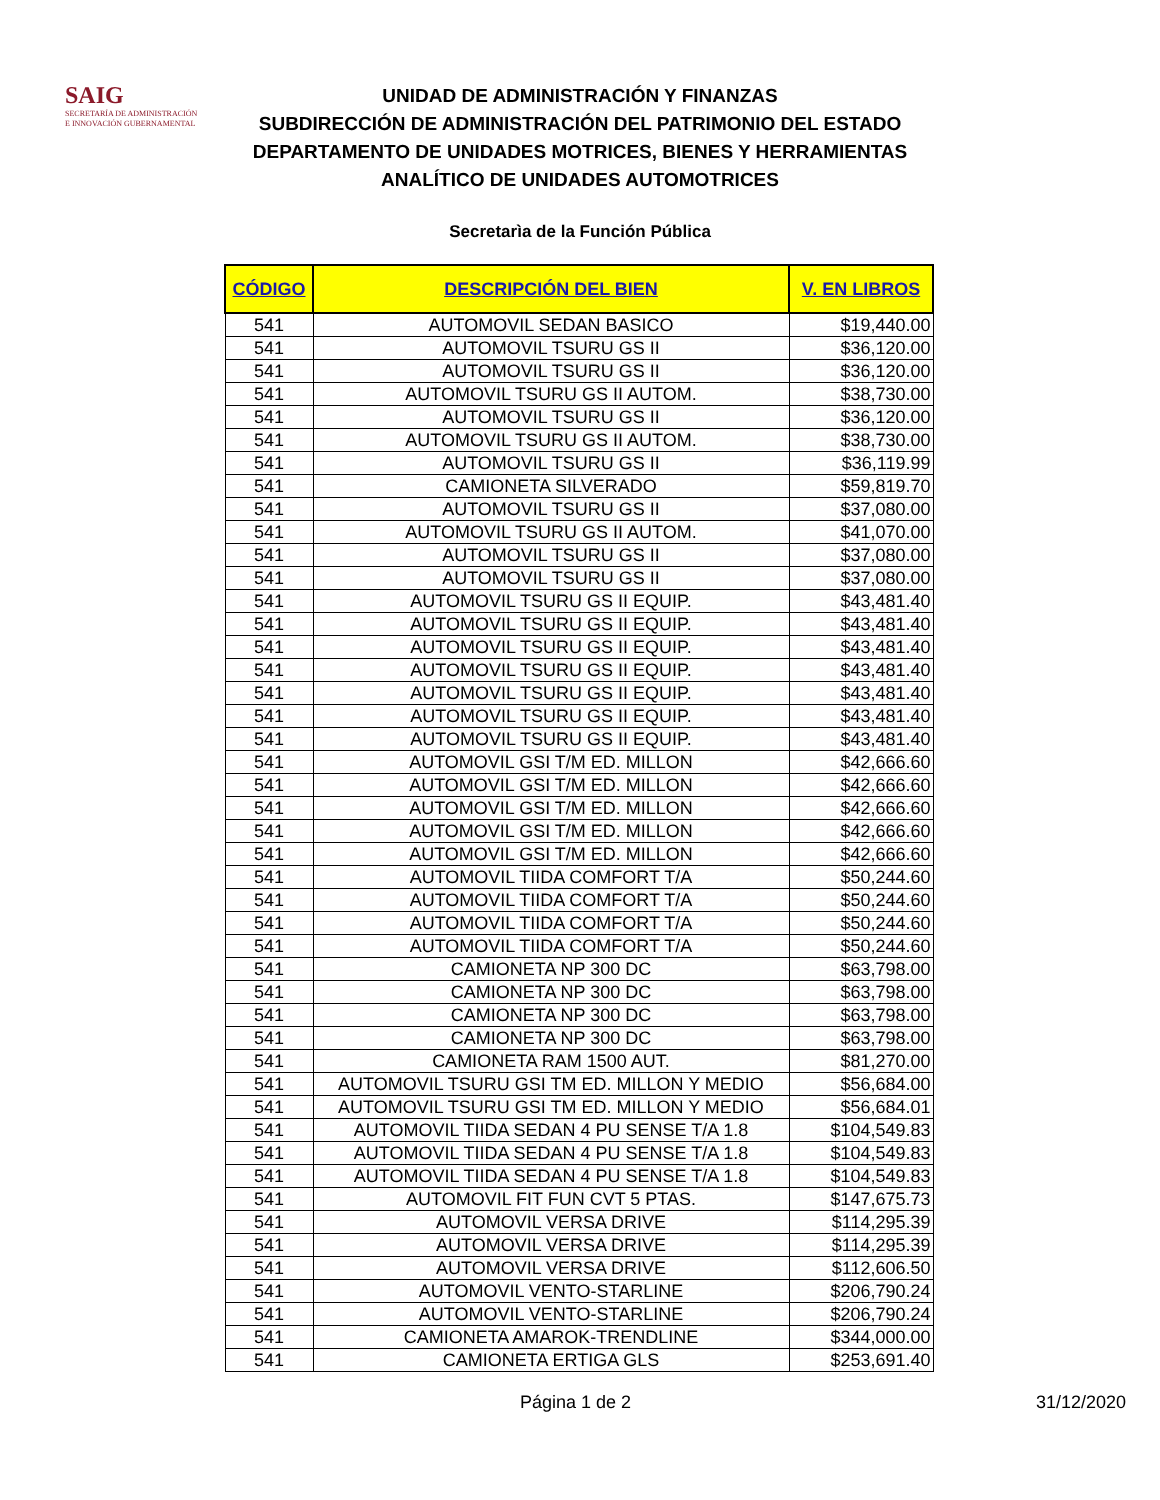SAIG
SECRETARÍA DE ADMINISTRACIÓN
E INNOVACIÓN GUBERNAMENTAL
UNIDAD DE ADMINISTRACIÓN Y FINANZAS
SUBDIRECCIÓN DE ADMINISTRACIÓN DEL PATRIMONIO DEL ESTADO
DEPARTAMENTO DE UNIDADES MOTRICES, BIENES Y HERRAMIENTAS
ANALÍTICO DE UNIDADES AUTOMOTRICES
Secretarìa de la Función Pública
| CÓDIGO | DESCRIPCIÓN DEL BIEN | V. EN LIBROS |
| --- | --- | --- |
| 541 | AUTOMOVIL SEDAN BASICO | $19,440.00 |
| 541 | AUTOMOVIL TSURU GS II | $36,120.00 |
| 541 | AUTOMOVIL TSURU GS II | $36,120.00 |
| 541 | AUTOMOVIL TSURU GS II AUTOM. | $38,730.00 |
| 541 | AUTOMOVIL TSURU GS II | $36,120.00 |
| 541 | AUTOMOVIL TSURU GS II AUTOM. | $38,730.00 |
| 541 | AUTOMOVIL TSURU GS II | $36,119.99 |
| 541 | CAMIONETA SILVERADO | $59,819.70 |
| 541 | AUTOMOVIL TSURU GS II | $37,080.00 |
| 541 | AUTOMOVIL TSURU GS II AUTOM. | $41,070.00 |
| 541 | AUTOMOVIL TSURU GS II | $37,080.00 |
| 541 | AUTOMOVIL TSURU GS II | $37,080.00 |
| 541 | AUTOMOVIL TSURU GS II EQUIP. | $43,481.40 |
| 541 | AUTOMOVIL TSURU GS II EQUIP. | $43,481.40 |
| 541 | AUTOMOVIL TSURU GS II EQUIP. | $43,481.40 |
| 541 | AUTOMOVIL TSURU GS II EQUIP. | $43,481.40 |
| 541 | AUTOMOVIL TSURU GS II EQUIP. | $43,481.40 |
| 541 | AUTOMOVIL TSURU GS II EQUIP. | $43,481.40 |
| 541 | AUTOMOVIL TSURU GS II EQUIP. | $43,481.40 |
| 541 | AUTOMOVIL GSI T/M ED. MILLON | $42,666.60 |
| 541 | AUTOMOVIL GSI T/M ED. MILLON | $42,666.60 |
| 541 | AUTOMOVIL GSI T/M ED. MILLON | $42,666.60 |
| 541 | AUTOMOVIL GSI T/M ED. MILLON | $42,666.60 |
| 541 | AUTOMOVIL GSI T/M ED. MILLON | $42,666.60 |
| 541 | AUTOMOVIL TIIDA COMFORT T/A | $50,244.60 |
| 541 | AUTOMOVIL TIIDA COMFORT T/A | $50,244.60 |
| 541 | AUTOMOVIL TIIDA COMFORT T/A | $50,244.60 |
| 541 | AUTOMOVIL TIIDA COMFORT T/A | $50,244.60 |
| 541 | CAMIONETA NP 300 DC | $63,798.00 |
| 541 | CAMIONETA NP 300 DC | $63,798.00 |
| 541 | CAMIONETA NP 300 DC | $63,798.00 |
| 541 | CAMIONETA NP 300 DC | $63,798.00 |
| 541 | CAMIONETA RAM 1500 AUT. | $81,270.00 |
| 541 | AUTOMOVIL TSURU GSI TM ED. MILLON Y MEDIO | $56,684.00 |
| 541 | AUTOMOVIL TSURU GSI TM ED. MILLON Y MEDIO | $56,684.01 |
| 541 | AUTOMOVIL TIIDA SEDAN 4 PU SENSE T/A 1.8 | $104,549.83 |
| 541 | AUTOMOVIL TIIDA SEDAN 4 PU SENSE T/A 1.8 | $104,549.83 |
| 541 | AUTOMOVIL TIIDA SEDAN 4 PU SENSE T/A 1.8 | $104,549.83 |
| 541 | AUTOMOVIL FIT FUN CVT 5 PTAS. | $147,675.73 |
| 541 | AUTOMOVIL VERSA DRIVE | $114,295.39 |
| 541 | AUTOMOVIL VERSA DRIVE | $114,295.39 |
| 541 | AUTOMOVIL VERSA DRIVE | $112,606.50 |
| 541 | AUTOMOVIL VENTO-STARLINE | $206,790.24 |
| 541 | AUTOMOVIL VENTO-STARLINE | $206,790.24 |
| 541 | CAMIONETA AMAROK-TRENDLINE | $344,000.00 |
| 541 | CAMIONETA ERTIGA GLS | $253,691.40 |
Página 1 de 2 31/12/2020